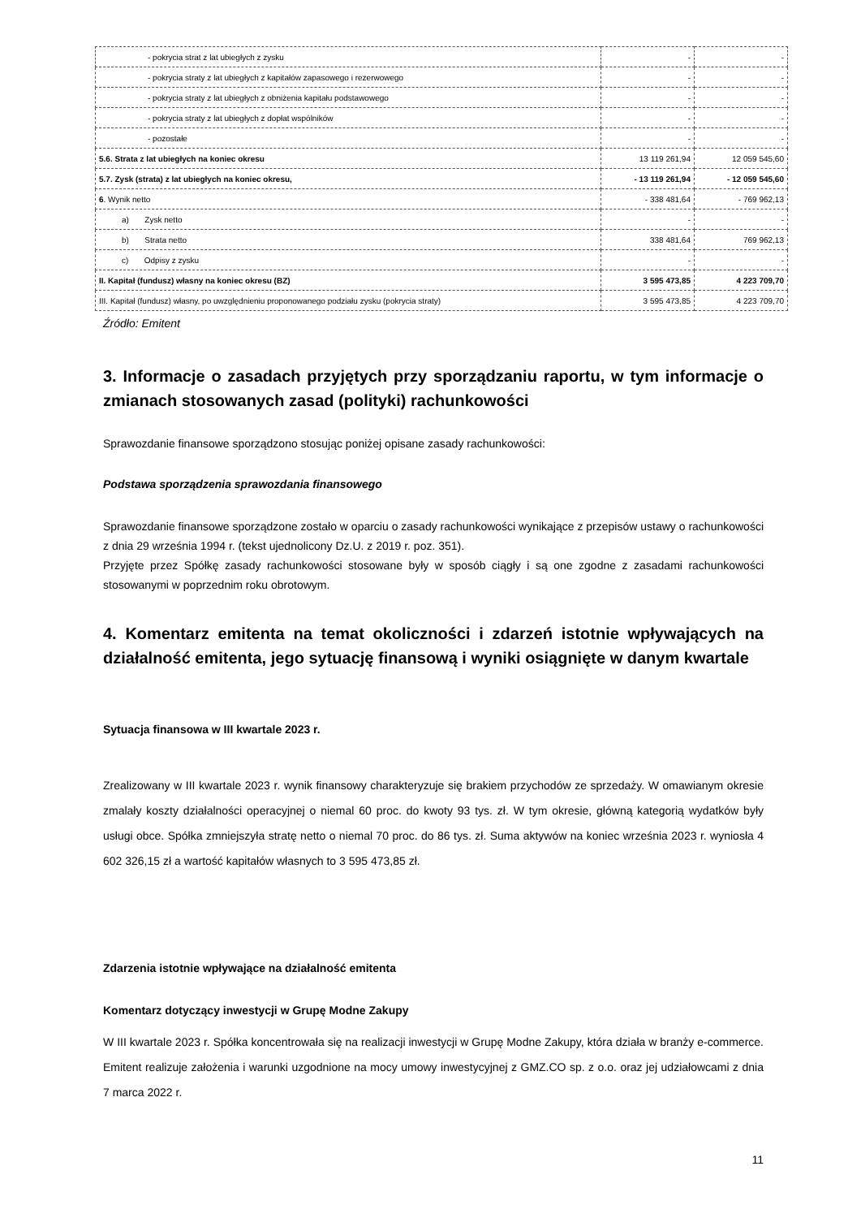| - pokrycia strat z lat ubiegłych z zysku | - | - |
| - pokrycia straty z lat ubiegłych z kapitałów zapasowego i rezerwowego | - | - |
| - pokrycia straty z lat ubiegłych z obniżenia kapitału podstawowego | - | - |
| - pokrycia straty z lat ubiegłych z dopłat wspólników | - | - |
| - pozostałe | - | - |
| 5.6. Strata z lat ubiegłych na koniec okresu | 13 119 261,94 | 12 059 545,60 |
| 5.7. Zysk (strata) z lat ubiegłych na koniec okresu, | - 13 119 261,94 | - 12 059 545,60 |
| 6 . Wynik netto | - 338 481,64 | - 769 962,13 |
| a) Zysk netto | - | - |
| b) Strata netto | 338 481,64 | 769 962,13 |
| c) Odpisy z zysku | - | - |
| II. Kapitał (fundusz) własny na koniec okresu (BZ) | 3 595 473,85 | 4 223 709,70 |
| III. Kapitał (fundusz) własny, po uwzględnieniu proponowanego podziału zysku (pokrycia straty) | 3 595 473,85 | 4 223 709,70 |
Źródło: Emitent
3. Informacje o zasadach przyjętych przy sporządzaniu raportu, w tym informacje o zmianach stosowanych zasad (polityki) rachunkowości
Sprawozdanie finansowe sporządzono stosując poniżej opisane zasady rachunkowości:
Podstawa sporządzenia sprawozdania finansowego
Sprawozdanie finansowe sporządzone zostało w oparciu o zasady rachunkowości wynikające z przepisów ustawy o rachunkowości z dnia 29 września 1994 r. (tekst ujednolicony Dz.U. z 2019 r. poz. 351).
Przyjęte przez Spółkę zasady rachunkowości stosowane były w sposób ciągły i są one zgodne z zasadami rachunkowości stosowanymi w poprzednim roku obrotowym.
4. Komentarz emitenta na temat okoliczności i zdarzeń istotnie wpływających na działalność emitenta, jego sytuację finansową i wyniki osiągnięte w danym kwartale
Sytuacja finansowa w III kwartale 2023 r.
Zrealizowany w III kwartale 2023 r. wynik finansowy charakteryzuje się brakiem przychodów ze sprzedaży. W omawianym okresie zmalały koszty działalności operacyjnej o niemal 60 proc. do kwoty 93 tys. zł. W tym okresie, główną kategorią wydatków były usługi obce. Spółka zmniejszyła stratę netto o niemal 70 proc. do 86 tys. zł. Suma aktywów na koniec września 2023 r. wyniosła 4 602 326,15 zł a wartość kapitałów własnych to 3 595 473,85 zł.
Zdarzenia istotnie wpływające na działalność emitenta
Komentarz dotyczący inwestycji w Grupę Modne Zakupy
W III kwartale 2023 r. Spółka koncentrowała się na realizacji inwestycji w Grupę Modne Zakupy, która działa w branży e-commerce. Emitent realizuje założenia i warunki uzgodnione na mocy umowy inwestycyjnej z GMZ.CO sp. z o.o. oraz jej udziałowcami z dnia 7 marca 2022 r.
11